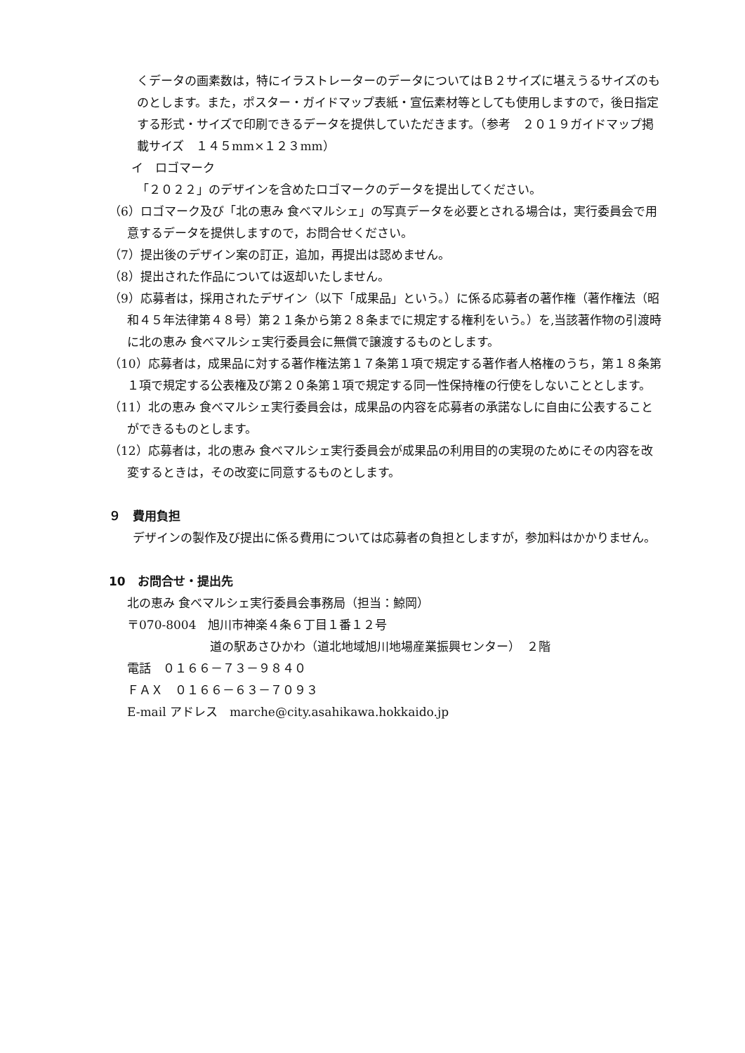くデータの画素数は，特にイラストレーターのデータについてはＢ２サイズに堪えうるサイズのものとします。また，ポスター・ガイドマップ表紙・宣伝素材等としても使用しますので，後日指定する形式・サイズで印刷できるデータを提供していただきます。（参考　２０１９ガイドマップ掲載サイズ　１４５mm×１２３mm）
イ　ロゴマーク
「２０２２」のデザインを含めたロゴマークのデータを提出してください。
（6）ロゴマーク及び「北の恵み 食べマルシェ」の写真データを必要とされる場合は，実行委員会で用意するデータを提供しますので，お問合せください。
（7）提出後のデザイン案の訂正，追加，再提出は認めません。
（8）提出された作品については返却いたしません。
（9）応募者は，採用されたデザイン（以下「成果品」という。）に係る応募者の著作権（著作権法（昭和４５年法律第４８号）第２１条から第２８条までに規定する権利をいう。）を,当該著作物の引渡時に北の恵み 食べマルシェ実行委員会に無償で譲渡するものとします。
（10）応募者は，成果品に対する著作権法第１７条第１項で規定する著作者人格権のうち，第１８条第１項で規定する公表権及び第２０条第１項で規定する同一性保持権の行使をしないこととします。
（11）北の恵み 食べマルシェ実行委員会は，成果品の内容を応募者の承諾なしに自由に公表することができるものとします。
（12）応募者は，北の恵み 食べマルシェ実行委員会が成果品の利用目的の実現のためにその内容を改変するときは，その改変に同意するものとします。
９　費用負担
　　デザインの製作及び提出に係る費用については応募者の負担としますが，参加料はかかりません。
10　お問合せ・提出先
北の恵み 食べマルシェ実行委員会事務局（担当：鯨岡）
〒070-8004　旭川市神楽４条６丁目１番１２号
道の駅あさひかわ（道北地域旭川地場産業振興センター）　２階
電話　０１６６－７３－９８４０
ＦＡＸ　０１６６－６３－７０９３
E-mail アドレス　marche@city.asahikawa.hokkaido.jp